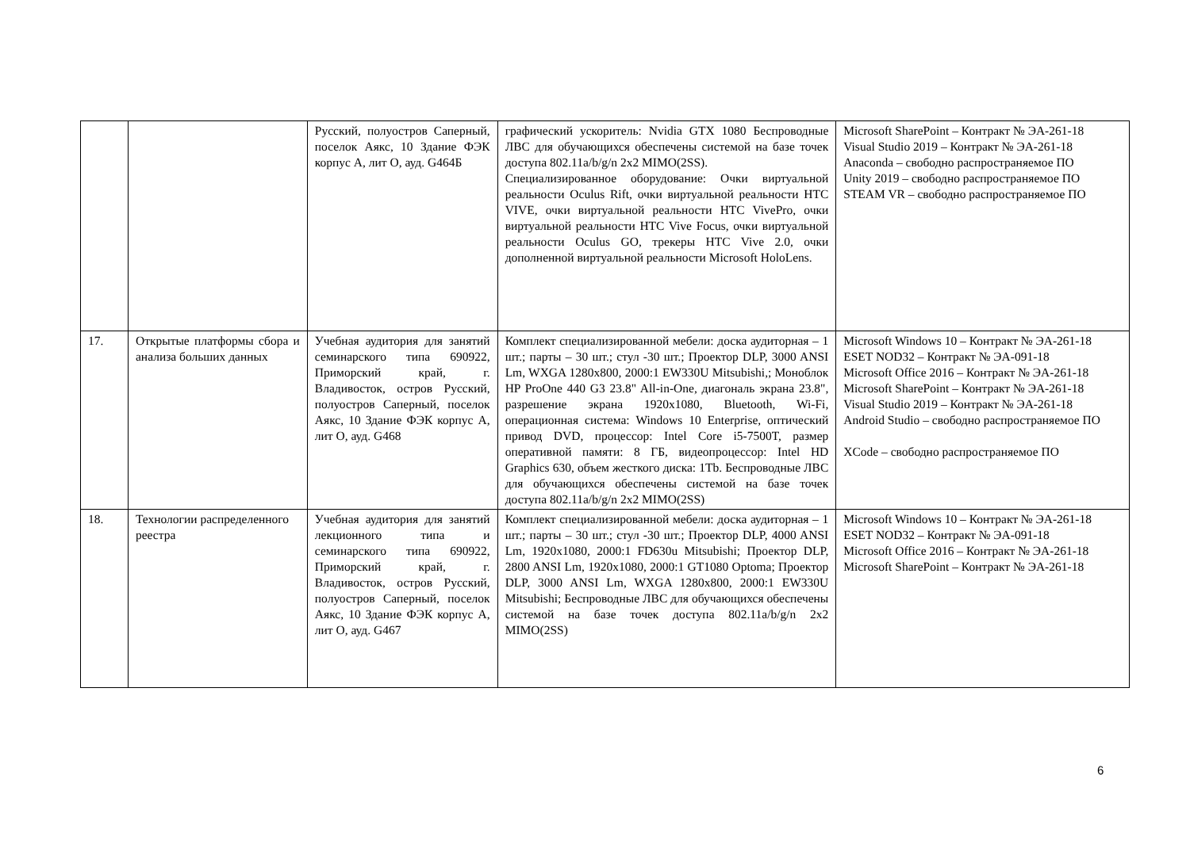| | | Русский, полуостров Саперный, поселок Аякс, 10 Здание ФЭК корпус А, лит О, ауд. G464Б | графический ускоритель: Nvidia GTX 1080 Беспроводные ЛВС для обучающихся обеспечены системой на базе точек доступа 802.11a/b/g/n 2x2 MIMO(2SS). Специализированное оборудование: Очки виртуальной реальности Oculus Rift, очки виртуальной реальности HTC VIVE, очки виртуальной реальности HTC VivePro, очки виртуальной реальности HTC Vive Focus, очки виртуальной реальности Oculus GO, трекеры HTC Vive 2.0, очки дополненной виртуальной реальности Microsoft HoloLens. | Microsoft SharePoint – Контракт № ЭА-261-18 Visual Studio 2019 – Контракт № ЭА-261-18 Anaconda – свободно распространяемое ПО Unity 2019 – свободно распространяемое ПО STEAM VR – свободно распространяемое ПО |
| 17. | Открытые платформы сбора и анализа больших данных | Учебная аудитория для занятий семинарского типа 690922, Приморский край, г. Владивосток, остров Русский, полуостров Саперный, поселок Аякс, 10 Здание ФЭК корпус А, лит О, ауд. G468 | Комплект специализированной мебели: доска аудиторная – 1 шт.; парты – 30 шт.; стул -30 шт.; Проектор DLP, 3000 ANSI Lm, WXGA 1280x800, 2000:1 EW330U Mitsubishi,; Моноблок HP ProOne 440 G3 23.8" All-in-One, диагональ экрана 23.8", разрешение экрана 1920x1080, Bluetooth, Wi-Fi, операционная система: Windows 10 Enterprise, оптический привод DVD, процессор: Intel Core i5-7500T, размер оперативной памяти: 8 ГБ, видеопроцессор: Intel HD Graphics 630, объем жесткого диска: 1Tb. Беспроводные ЛВС для обучающихся обеспечены системой на базе точек доступа 802.11a/b/g/n 2x2 MIMO(2SS) | Microsoft Windows 10 – Контракт № ЭА-261-18 ESET NOD32 – Контракт № ЭА-091-18 Microsoft Office 2016 – Контракт № ЭА-261-18 Microsoft SharePoint – Контракт № ЭА-261-18 Visual Studio 2019 – Контракт № ЭА-261-18 Android Studio – свободно распространяемое ПО XCode – свободно распространяемое ПО |
| 18. | Технологии распределенного реестра | Учебная аудитория для занятий лекционного типа и семинарского типа 690922, Приморский край, г. Владивосток, остров Русский, полуостров Саперный, поселок Аякс, 10 Здание ФЭК корпус А, лит О, ауд. G467 | Комплект специализированной мебели: доска аудиторная – 1 шт.; парты – 30 шт.; стул -30 шт.; Проектор DLP, 4000 ANSI Lm, 1920x1080, 2000:1 FD630u Mitsubishi; Проектор DLP, 2800 ANSI Lm, 1920x1080, 2000:1 GT1080 Optoma; Проектор DLP, 3000 ANSI Lm, WXGA 1280x800, 2000:1 EW330U Mitsubishi; Беспроводные ЛВС для обучающихся обеспечены системой на базе точек доступа 802.11a/b/g/n 2x2 MIMO(2SS) | Microsoft Windows 10 – Контракт № ЭА-261-18 ESET NOD32 – Контракт № ЭА-091-18 Microsoft Office 2016 – Контракт № ЭА-261-18 Microsoft SharePoint – Контракт № ЭА-261-18 |
6